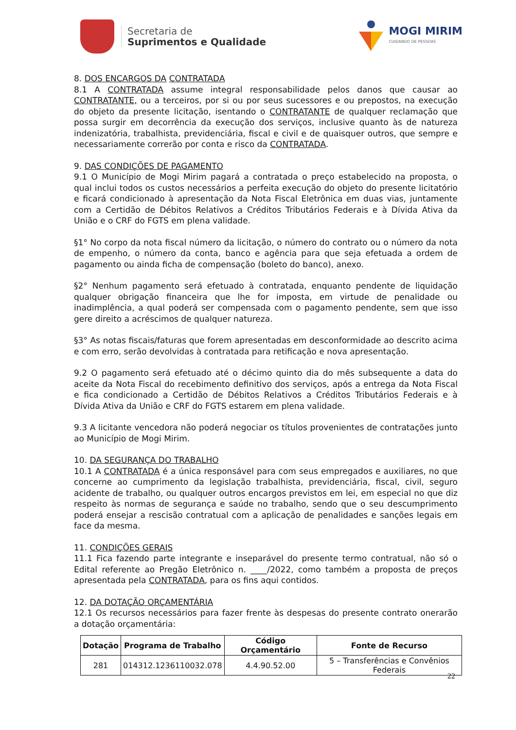Secretaria de
Suprimentos e Qualidade
MOGI MIRIM
CUIDANDO DE PESSOAS
8. DOS ENCARGOS DA CONTRATADA
8.1 A CONTRATADA assume integral responsabilidade pelos danos que causar ao CONTRATANTE, ou a terceiros, por si ou por seus sucessores e ou prepostos, na execução do objeto da presente licitação, isentando o CONTRATANTE de qualquer reclamação que possa surgir em decorrência da execução dos serviços, inclusive quanto às de natureza indenizatória, trabalhista, previdenciária, fiscal e civil e de quaisquer outros, que sempre e necessariamente correrão por conta e risco da CONTRATADA.
9. DAS CONDIÇÕES DE PAGAMENTO
9.1 O Município de Mogi Mirim pagará a contratada o preço estabelecido na proposta, o qual inclui todos os custos necessários a perfeita execução do objeto do presente licitatório e ficará condicionado à apresentação da Nota Fiscal Eletrônica em duas vias, juntamente com a Certidão de Débitos Relativos a Créditos Tributários Federais e à Dívida Ativa da União e o CRF do FGTS em plena validade.
§1° No corpo da nota fiscal número da licitação, o número do contrato ou o número da nota de empenho, o número da conta, banco e agência para que seja efetuada a ordem de pagamento ou ainda ficha de compensação (boleto do banco), anexo.
§2° Nenhum pagamento será efetuado à contratada, enquanto pendente de liquidação qualquer obrigação financeira que lhe for imposta, em virtude de penalidade ou inadimplência, a qual poderá ser compensada com o pagamento pendente, sem que isso gere direito a acréscimos de qualquer natureza.
§3° As notas fiscais/faturas que forem apresentadas em desconformidade ao descrito acima e com erro, serão devolvidas à contratada para retificação e nova apresentação.
9.2 O pagamento será efetuado até o décimo quinto dia do mês subsequente a data do aceite da Nota Fiscal do recebimento definitivo dos serviços, após a entrega da Nota Fiscal e fica condicionado a Certidão de Débitos Relativos a Créditos Tributários Federais e à Dívida Ativa da União e CRF do FGTS estarem em plena validade.
9.3 A licitante vencedora não poderá negociar os títulos provenientes de contratações junto ao Município de Mogi Mirim.
10. DA SEGURANÇA DO TRABALHO
10.1 A CONTRATADA é a única responsável para com seus empregados e auxiliares, no que concerne ao cumprimento da legislação trabalhista, previdenciária, fiscal, civil, seguro acidente de trabalho, ou qualquer outros encargos previstos em lei, em especial no que diz respeito às normas de segurança e saúde no trabalho, sendo que o seu descumprimento poderá ensejar a rescisão contratual com a aplicação de penalidades e sanções legais em face da mesma.
11. CONDIÇÕES GERAIS
11.1 Fica fazendo parte integrante e inseparável do presente termo contratual, não só o Edital referente ao Pregão Eletrônico n. ____/2022, como também a proposta de preços apresentada pela CONTRATADA, para os fins aqui contidos.
12. DA DOTAÇÃO ORÇAMENTÁRIA
12.1 Os recursos necessários para fazer frente às despesas do presente contrato onerarão a dotação orçamentária:
| Dotação | Programa de Trabalho | Código Orçamentário | Fonte de Recurso |
| --- | --- | --- | --- |
| 281 | 014312.1236110032.078 | 4.4.90.52.00 | 5 – Transferências e Convênios Federais |
22